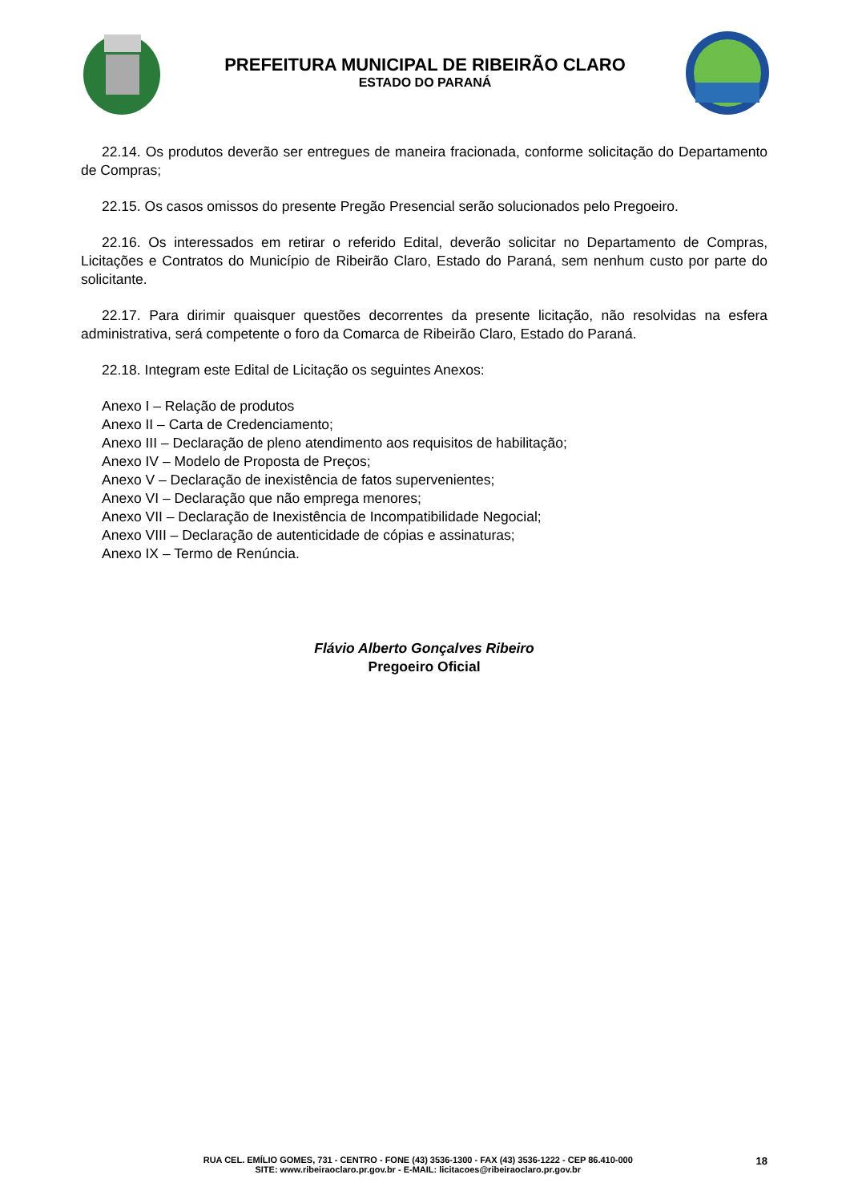PREFEITURA MUNICIPAL DE RIBEIRÃO CLARO
ESTADO DO PARANÁ
22.14. Os produtos deverão ser entregues de maneira fracionada, conforme solicitação do Departamento de Compras;
22.15. Os casos omissos do presente Pregão Presencial serão solucionados pelo Pregoeiro.
22.16. Os interessados em retirar o referido Edital, deverão solicitar no Departamento de Compras, Licitações e Contratos do Município de Ribeirão Claro, Estado do Paraná, sem nenhum custo por parte do solicitante.
22.17. Para dirimir quaisquer questões decorrentes da presente licitação, não resolvidas na esfera administrativa, será competente o foro da Comarca de Ribeirão Claro, Estado do Paraná.
22.18. Integram este Edital de Licitação os seguintes Anexos:
Anexo I – Relação de produtos
Anexo II – Carta de Credenciamento;
Anexo III – Declaração de pleno atendimento aos requisitos de habilitação;
Anexo IV – Modelo de Proposta de Preços;
Anexo V – Declaração de inexistência de fatos supervenientes;
Anexo VI – Declaração que não emprega menores;
Anexo VII – Declaração de Inexistência de Incompatibilidade Negocial;
Anexo VIII – Declaração de autenticidade de cópias e assinaturas;
Anexo IX – Termo de Renúncia.
Flávio Alberto Gonçalves Ribeiro
Pregoeiro Oficial
RUA CEL. EMÍLIO GOMES, 731 - CENTRO - FONE (43) 3536-1300 - FAX (43) 3536-1222 - CEP 86.410-000
SITE: www.ribeiraoclaro.pr.gov.br - E-MAIL: licitacoes@ribeiraoclaro.pr.gov.br
18